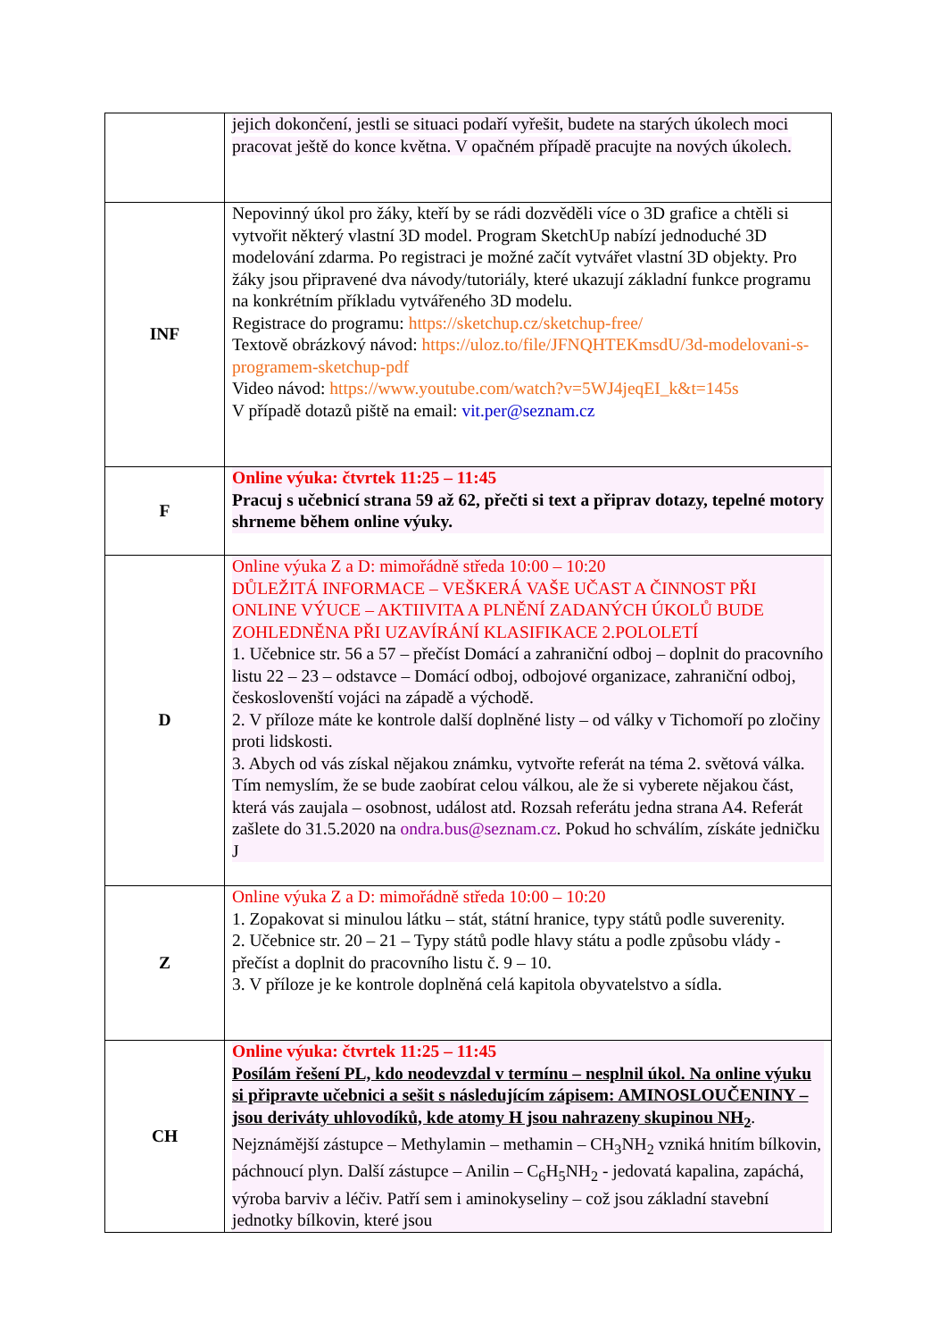| | jejich dokončení, jestli se situaci podaří vyřešit, budete na starých úkolech moci pracovat ještě do konce května. V opačném případě pracujte na nových úkolech. |
| INF | Nepovinný úkol pro žáky, kteří by se rádi dozvěděli více o 3D grafice a chtěli si vytvořit některý vlastní 3D model. Program SketchUp nabízí jednoduché 3D modelování zdarma. Po registraci je možné začít vytvářet vlastní 3D objekty. Pro žáky jsou připravené dva návody/tutoriály, které ukazují základní funkce programu na konkrétním příkladu vytvářeného 3D modelu. Registrace do programu: https://sketchup.cz/sketchup-free/ Textově obrázkový návod: https://uloz.to/file/JFNQHTEKmsdU/3d-modelovani-s-programem-sketchup-pdf Video návod: https://www.youtube.com/watch?v=5WJ4jeqEI_k&t=145s V případě dotazů piště na email: vit.per@seznam.cz |
| F | Online výuka: čtvrtek 11:25 – 11:45 Pracuj s učebnicí strana 59 až 62, přečti si text a připrav dotazy, tepelné motory shrneme během online výuky. |
| D | Online výuka Z a D: mimořádně středa 10:00 – 10:20 DŮLEŽITÁ INFORMACE – VEŠKERÁ VAŠE UČAST A ČINNOST PŘI ONLINE VÝUCE – AKTIIVITA A PLNĚNÍ ZADANÝCH ÚKOLŮ BUDE ZOHLEDNĚNA PŘI UZAVÍRÁNÍ KLASIFIKACE 2.POLOLETÍ 1. Učebnice str. 56 a 57 – přečíst Domácí a zahraniční odboj – doplnit do pracovního listu 22 – 23 – odstavce – Domácí odboj, odbojové organizace, zahraniční odboj, českoslovenští vojáci na západě a východě. 2. V příloze máte ke kontrole další doplněné listy – od války v Tichomoří po zločiny proti lidskosti. 3. Abych od vás získal nějakou známku, vytvořte referát na téma 2. světová válka. Tím nemyslím, že se bude zaobírat celou válkou, ale že si vyberete nějakou část, která vás zaujala – osobnost, událost atd. Rozsah referátu jedna strana A4. Referát zašlete do 31.5.2020 na ondra.bus@seznam.cz . Pokud ho schválím, získáte jedničku J |
| Z | Online výuka Z a D: mimořádně středa 10:00 – 10:20 1. Zopakovat si minulou látku – stát, státní hranice, typy států podle suverenity. 2. Učebnice str. 20 – 21 – Typy států podle hlavy státu a podle způsobu vlády - přečíst a doplnit do pracovního listu č. 9 – 10. 3. V příloze je ke kontrole doplněná celá kapitola obyvatelstvo a sídla. |
| CH | Online výuka: čtvrtek 11:25 – 11:45 Posílám řešení PL, kdo neodevzdal v termínu – nesplnil úkol. Na online výuku si připravte učebnici a sešit s následujícím zápisem: AMINOSLOUČENINY – jsou deriváty uhlovodíků, kde atomy H jsou nahrazeny skupinou NH<sub>2</sub> . Nejznámější zástupce – Methylamin – methamin – CH<sub>3</sub>NH<sub>2</sub> vzniká hnitím bílkovin, páchnoucí plyn. Další zástupce – Anilin – C<sub>6</sub>H<sub>5</sub>NH<sub>2</sub> - jedovatá kapalina, zapáchá, výroba barviv a léčiv. Patří sem i aminokyseliny – což jsou základní stavební jednotky bílkovin, které jsou |